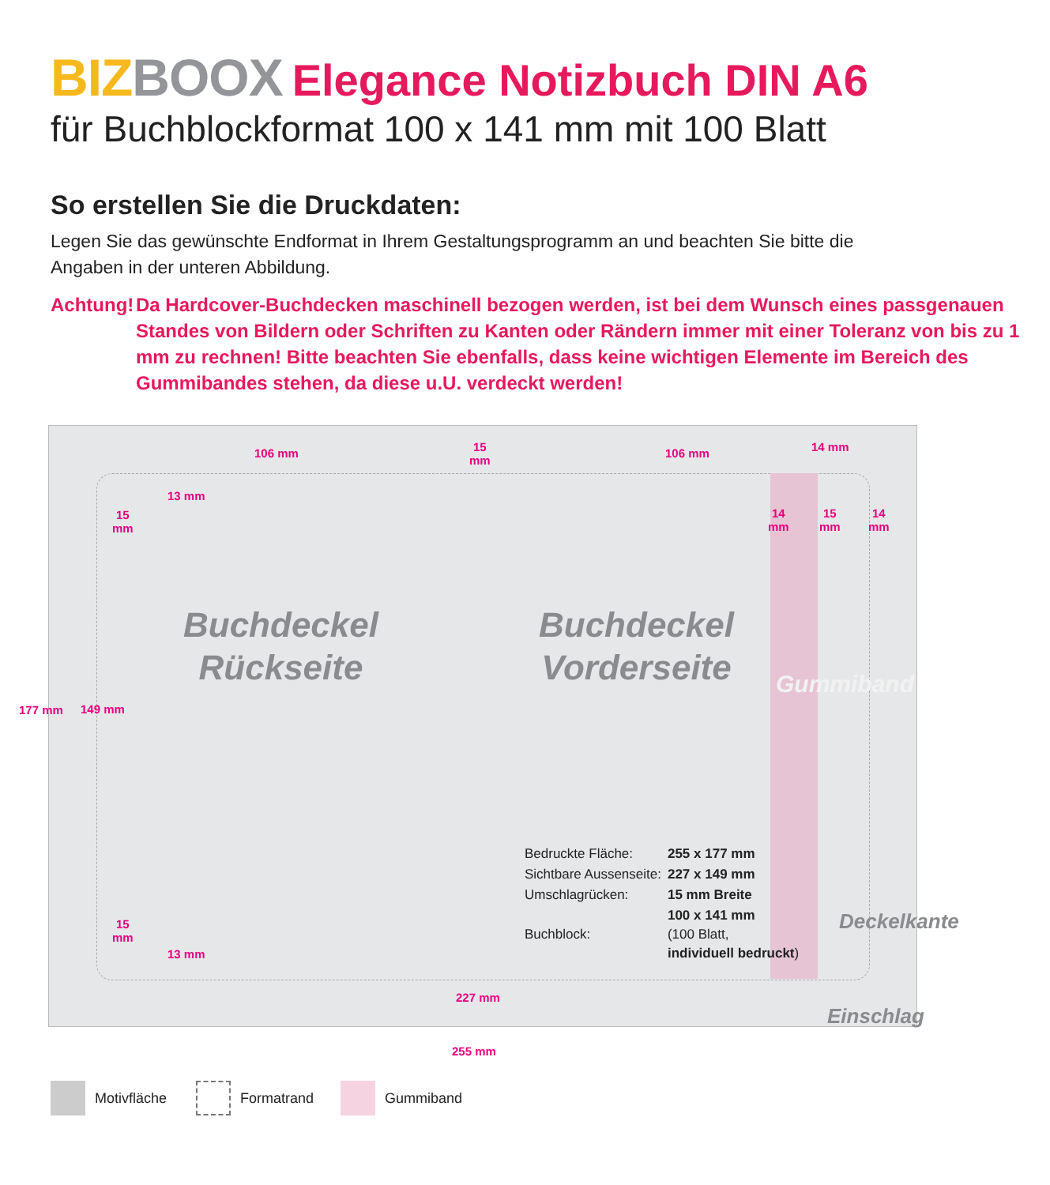BIZ BOOX Elegance Notizbuch DIN A6
für Buchblockformat 100 x 141 mm mit 100 Blatt
So erstellen Sie die Druckdaten:
Legen Sie das gewünschte Endformat in Ihrem Gestaltungsprogramm an und beachten Sie bitte die Angaben in der unteren Abbildung.
Achtung! Da Hardcover-Buchdecken maschinell bezogen werden, ist bei dem Wunsch eines passgenauen Standes von Bildern oder Schriften zu Kanten oder Rändern immer mit einer Toleranz von bis zu 1 mm zu rechnen! Bitte beachten Sie ebenfalls, dass keine wichtigen Elemente im Bereich des Gummibandes stehen, da diese u.U. verdeckt werden!
106 mm
15
mm
106 mm 14 mm
15
mm
14
mm
15
mm
14
mm
13 mm
15
mm
13 mm
149 mm
227 mm
Buchdeckel
Rückseite
Buchdeckel
Vorderseite
Gummiband
Deckelkante
Einschlag
| Bedruckte Fläche: | 255 x 177 mm |
| Sichtbare Aussenseite: | 227 x 149 mm |
| Umschlagrücken: | 15 mm Breite |
| Buchblock: | 100 x 141 mm (100 Blatt, individuell bedruckt ) |
177 mm
255 mm
Motivfläche Formatrand Gummiband